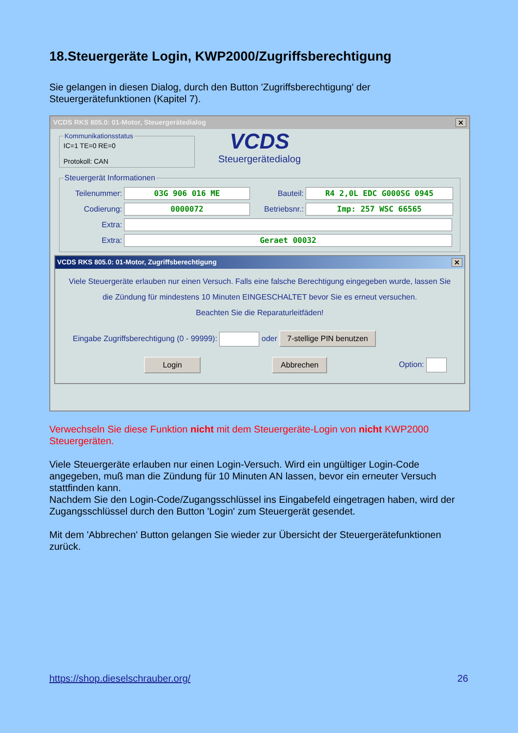18.Steuergeräte Login, KWP2000/Zugriffsberechtigung
Sie gelangen in diesen Dialog, durch den Button 'Zugriffsberechtigung' der Steuergerätefunktionen (Kapitel 7).
VCDS RKS 805.0: 01-Motor, Steuergerätedialog ✕
KommunikationsstatusIC=1 TE=0 RE=0
Protokoll: CAN
VCDS
Steuergerätedialog
Steuergerät Informationen
Teilenummer: 03G 906 016 ME Bauteil: R4 2,0L EDC G000SG 0945
Codierung: 0000072 Betriebsnr.: Imp: 257 WSC 66565
Extra:
Extra: Geraet 00032
VCDS RKS 805.0: 01-Motor, Zugriffsberechtigung ✕
Viele Steuergeräte erlauben nur einen Versuch. Falls eine falsche Berechtigung eingegeben wurde, lassen Sie die Zündung für mindestens 10 Minuten EINGESCHALTET bevor Sie es erneut versuchen.
Beachten Sie die Reparaturleitfäden!
Eingabe Zugriffsberechtigung (0 - 99999): oder 7-stellige PIN benutzen
Login Abbrechen Option:
Verwechseln Sie diese Funktion nicht mit dem Steuergeräte-Login von nicht KWP2000 Steuergeräten.
Viele Steuergeräte erlauben nur einen Login-Versuch. Wird ein ungültiger Login-Code angegeben, muß man die Zündung für 10 Minuten AN lassen, bevor ein erneuter Versuch stattfinden kann.
Nachdem Sie den Login-Code/Zugangsschlüssel ins Eingabefeld eingetragen haben, wird der Zugangsschlüssel durch den Button 'Login' zum Steuergerät gesendet.
Mit dem 'Abbrechen' Button gelangen Sie wieder zur Übersicht der Steuergerätefunktionen zurück.
https://shop.dieselschrauber.org/
26